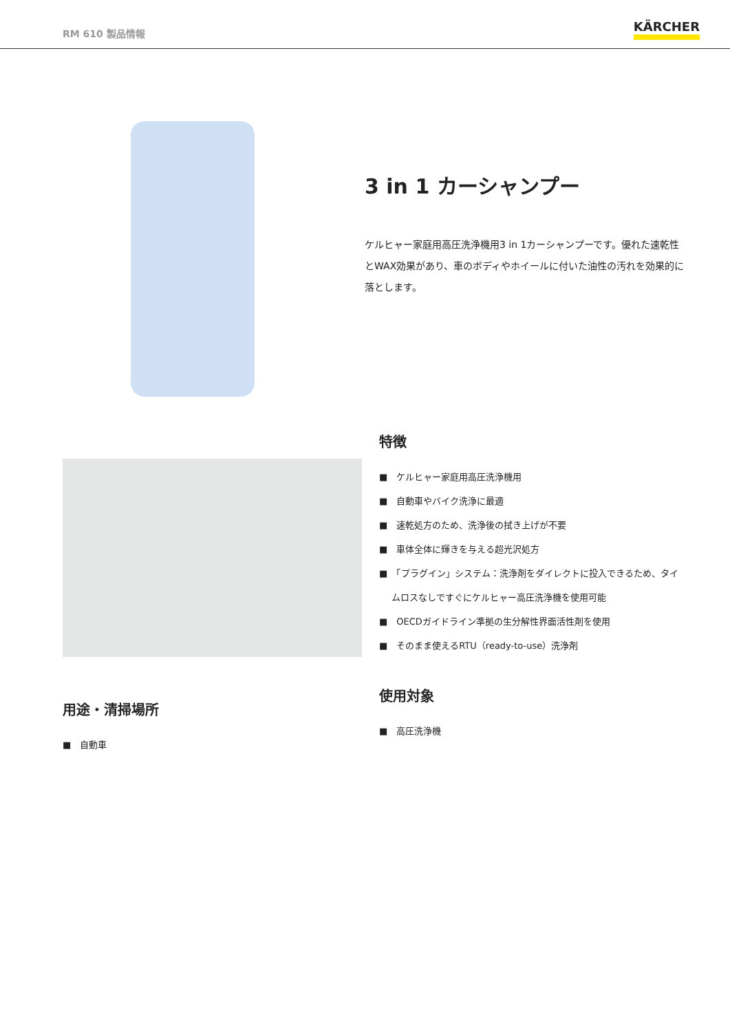RM 610 製品情報
KÄRCHER
3 in 1 カーシャンプー
ケルヒャー家庭用高圧洗浄機用3 in 1カーシャンプーです。優れた速乾性とWAX効果があり、車のボディやホイールに付いた油性の汚れを効果的に落とします。
特徴
■　ケルヒャー家庭用高圧洗浄機用
■　自動車やバイク洗浄に最適
■　速乾処方のため、洗浄後の拭き上げが不要
■　車体全体に輝きを与える超光沢処方
■　「プラグイン」システム：洗浄剤をダイレクトに投入できるため、タイムロスなしですぐにケルヒャー高圧洗浄機を使用可能
■　OECDガイドライン準拠の生分解性界面活性剤を使用
■　そのまま使えるRTU（ready-to-use）洗浄剤
用途・清掃場所
■　自動車
使用対象
■　高圧洗浄機